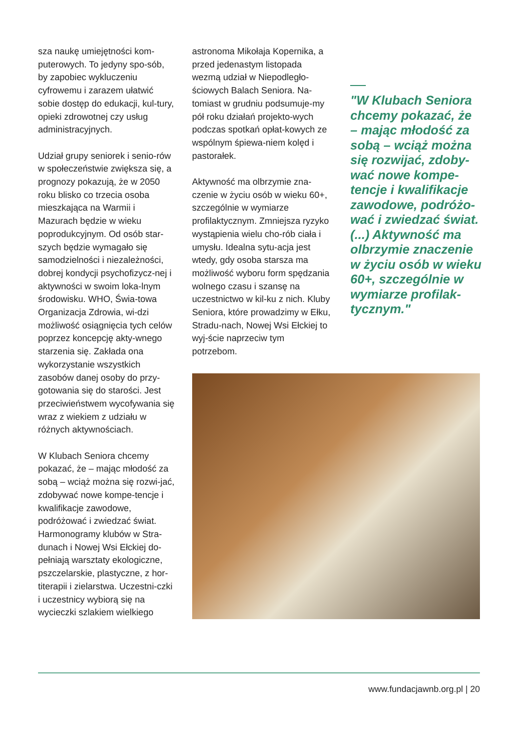sza naukę umiejętności kom-puterowych. To jedyny spo-sób, by zapobiec wykluczeniu cyfrowemu i zarazem ułatwić sobie dostęp do edukacji, kul-tury, opieki zdrowotnej czy usług administracyjnych.
Udział grupy seniorek i senio-rów w społeczeństwie zwiększa się, a prognozy pokazują, że w 2050 roku blisko co trzecia osoba mieszkająca na Warmii i Mazurach będzie w wieku poprodukcyjnym. Od osób star-szych będzie wymagało się samodzielności i niezależności, dobrej kondycji psychofizycz-nej i aktywności w swoim loka-lnym środowisku. WHO, Świa-towa Organizacja Zdrowia, wi-dzi możliwość osiągnięcia tych celów poprzez koncepcję akty-wnego starzenia się. Zakłada ona wykorzystanie wszystkich zasobów danej osoby do przy-gotowania się do starości. Jest przeciwieństwem wycofywania się wraz z wiekiem z udziału w różnych aktywnościach.
W Klubach Seniora chcemy pokazać, że – mając młodość za sobą – wciąż można się rozwi-jać, zdobywać nowe kompe-tencje i kwalifikacje zawodowe, podróżować i zwiedzać świat. Harmonogramy klubów w Stra-dunach i Nowej Wsi Ełckiej do-pełniają warsztaty ekologiczne, pszczelarskie, plastyczne, z hor-titerapii i zielarstwa. Uczestni-czki i uczestnicy wybiorą się na wycieczki szlakiem wielkiego
astronoma Mikołaja Kopernika, a przed jedenastym listopada wezmą udział w Niepodległo-ściowych Balach Seniora. Na-tomiast w grudniu podsumuje-my pół roku działań projekto-wych podczas spotkań opłat-kowych ze wspólnym śpiewa-niem kolęd i pastorałek.
Aktywność ma olbrzymie zna-czenie w życiu osób w wieku 60+, szczególnie w wymiarze profilaktycznym. Zmniejsza ryzyko wystąpienia wielu cho-rób ciała i umysłu. Idealna sytu-acja jest wtedy, gdy osoba starsza ma możliwość wyboru form spędzania wolnego czasu i szansę na uczestnictwo w kil-ku z nich. Kluby Seniora, które prowadzimy w Ełku, Stradu-nach, Nowej Wsi Ełckiej to wyj-ście naprzeciw tym potrzebom.
"W Klubach Seniora chcemy pokazać, że – mając młodość za sobą – wciąż można się rozwijać, zdoby-wać nowe kompe-tencje i kwalifikacje zawodowe, podróżo-wać i zwiedzać świat. (...) Aktywność ma olbrzymie znaczenie w życiu osób w wieku 60+, szczególnie w wymiarze profilak-tycznym."
www.fundacjawnb.org.pl | 20